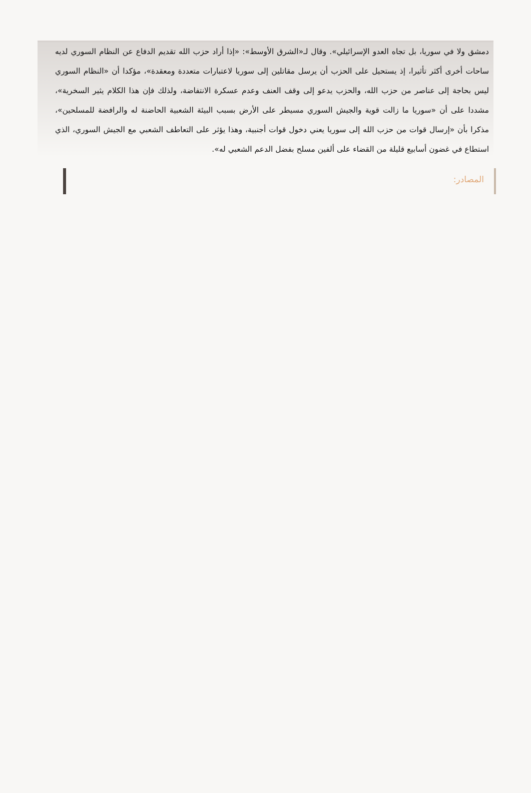دمشق ولا في سوريا، بل تجاه العدو الإسرائيلي». وقال لـ«الشرق الأوسط»: «إذا أراد حزب الله تقديم الدفاع عن النظام السوري لديه ساحات أخرى أكثر تأثيرا، إذ يستحيل على الحزب أن يرسل مقاتلين إلى سوريا لاعتبارات متعددة ومعقدة»، مؤكدا أن «النظام السوري ليس بحاجة إلى عناصر من حزب الله، والحزب يدعو إلى وقف العنف وعدم عسكرة الانتفاضة، ولذلك فإن هذا الكلام يثير السخرية»، مشددا على أن «سوريا ما زالت قوية والجيش السوري مسيطر على الأرض بسبب البيئة الشعبية الحاضنة له والرافضة للمسلحين»، مذكرا بأن «إرسال قوات من حزب الله إلى سوريا يعني دخول قوات أجنبية، وهذا يؤثر على التعاطف الشعبي مع الجيش السوري، الذي استطاع في غضون أسابيع قليلة من القضاء على ألفين مسلح بفضل الدعم الشعبي له».
المصادر: